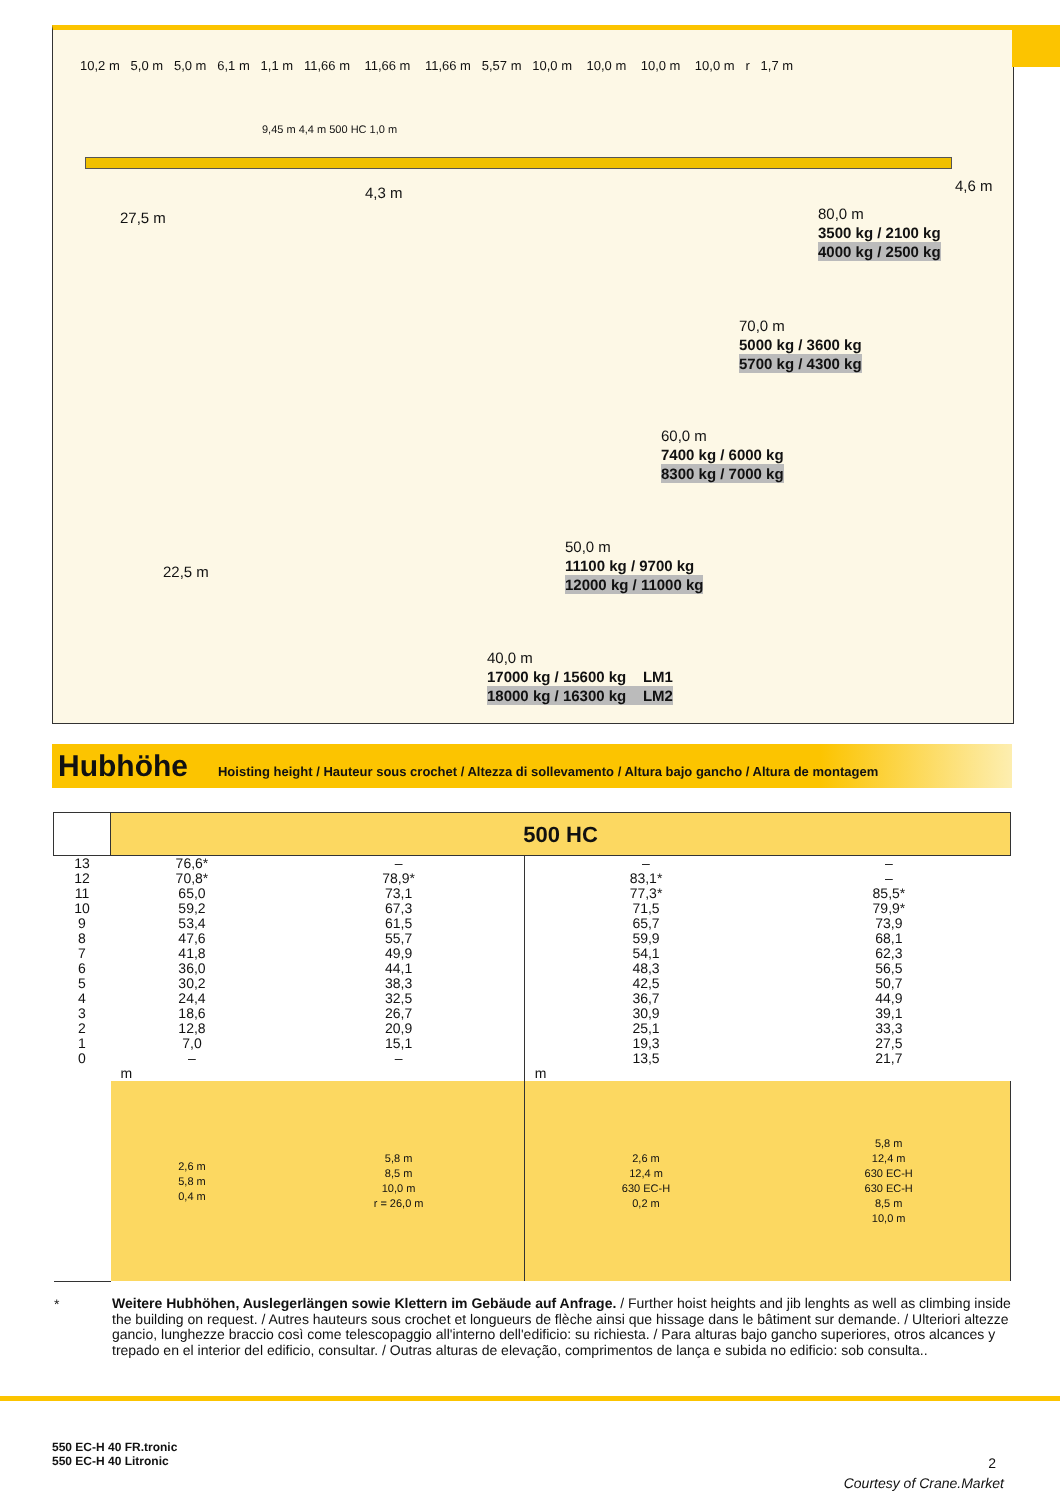10,2 m 5,0 m 5,0 m 6,1 m 1,1 m 11,66 m 11,66 m 11,66 m 5,57 m 10,0 m 10,0 m 10,0 m 10,0 m r 1,7 m
27,5 m
4,3 m
9,45 m 4,4 m 500 HC 1,0 m
4,6 m
80,0 m
3500 kg / 2100 kg
4000 kg / 2500 kg
70,0 m
5000 kg / 3600 kg
5700 kg / 4300 kg
60,0 m
7400 kg / 6000 kg
8300 kg / 7000 kg
22,5 m
50,0 m
11100 kg / 9700 kg
12000 kg / 11000 kg
40,0 m
17000 kg / 15600 kg LM1
18000 kg / 16300 kg LM2
Hubhöhe
Hoisting height / Hauteur sous crochet / Altezza di sollevamento / Altura bajo gancho / Altura de montagem
| | 500 HC | | | |
| 13 12 11 10 9 8 7 6 5 4 3 2 1 0 | 76,6* 70,8* 65,0 59,2 53,4 47,6 41,8 36,0 30,2 24,4 18,6 12,8 7,0 – | – 78,9* 73,1 67,3 61,5 55,7 49,9 44,1 38,3 32,5 26,7 20,9 15,1 – | – 83,1* 77,3* 71,5 65,7 59,9 54,1 48,3 42,5 36,7 30,9 25,1 19,3 13,5 | – – 85,5* 79,9* 73,9 68,1 62,3 56,5 50,7 44,9 39,1 33,3 27,5 21,7 |
| | m | | m | |
| | 2,6 m 5,8 m 0,4 m | 5,8 m 8,5 m 10,0 m r = 26,0 m | 2,6 m 12,4 m 630 EC-H 0,2 m | 5,8 m 12,4 m 630 EC-H 630 EC-H 8,5 m 10,0 m |
*
Weitere Hubhöhen, Auslegerlängen sowie Klettern im Gebäude auf Anfrage. / Further hoist heights and jib lenghts as well as climbing inside the building on request. / Autres hauteurs sous crochet et longueurs de flèche ainsi que hissage dans le bâtiment sur demande. / Ulteriori altezze gancio, lunghezze braccio così come telescopaggio all'interno dell'edificio: su richiesta. / Para alturas bajo gancho superiores, otros alcances y trepado en el interior del edificio, consultar. / Outras alturas de elevação, comprimentos de lança e subida no edificio: sob consulta..
550 EC-H 40 FR.tronic
550 EC-H 40 Litronic
2
Courtesy of Crane.Market